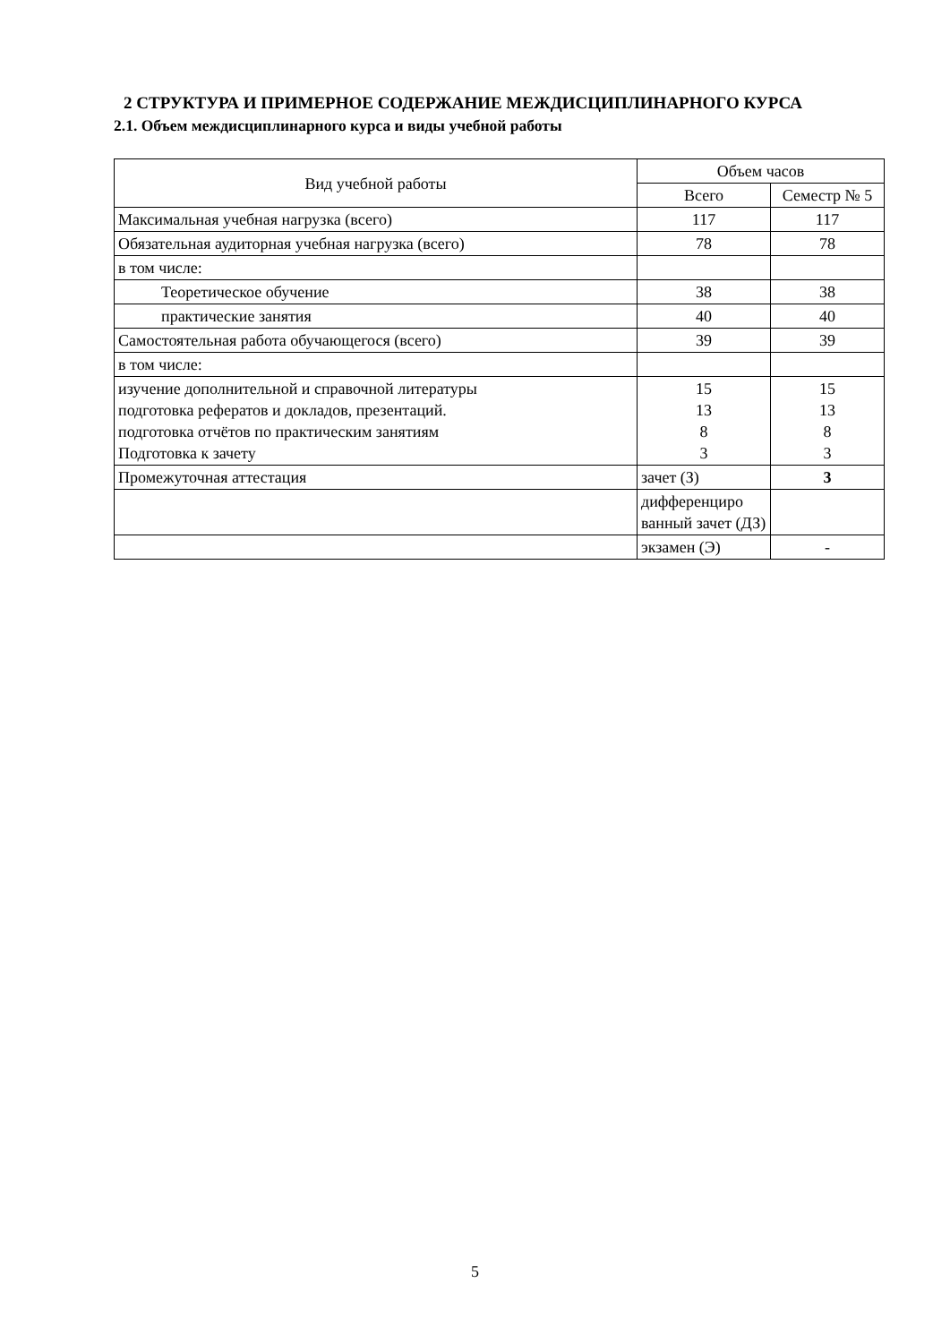2 СТРУКТУРА И ПРИМЕРНОЕ СОДЕРЖАНИЕ МЕЖДИСЦИПЛИНАРНОГО КУРСА
2.1. Объем междисциплинарного курса и виды учебной работы
| Вид учебной работы | Объем часов | |
| | Всего | Семестр № 5 |
| Максимальная учебная нагрузка (всего) | 117 | 117 |
| Обязательная аудиторная учебная нагрузка (всего) | 78 | 78 |
| в том числе: | | |
| Теоретическое обучение | 38 | 38 |
| практические занятия | 40 | 40 |
| Самостоятельная работа обучающегося (всего) | 39 | 39 |
| в том числе: | | |
| изучение дополнительной и справочной литературы подготовка рефератов и докладов, презентаций. подготовка отчётов по практическим занятиям Подготовка к зачету | 15 13 8 3 | 15 13 8 3 |
| Промежуточная аттестация | зачет (З) | 3 |
| | дифференциро ванный зачет (ДЗ) | |
| | экзамен (Э) | - |
5